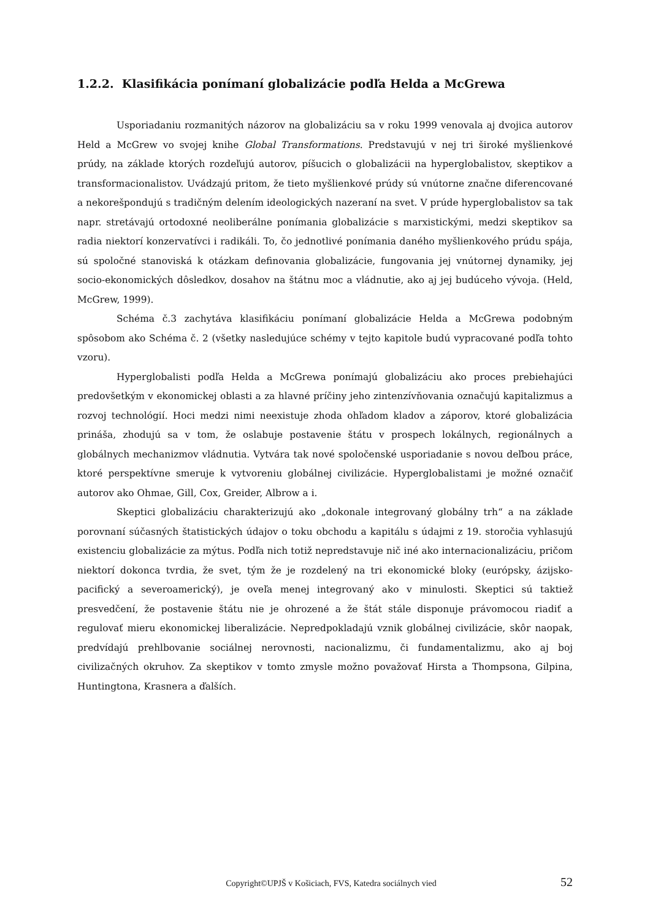1.2.2. Klasifikácia ponímaní globalizácie podľa Helda a McGrewa
Usporiadaniu rozmanitých názorov na globalizáciu sa v roku 1999 venovala aj dvojica autorov Held a McGrew vo svojej knihe Global Transformations. Predstavujú v nej tri široké myšlienkové prúdy, na základe ktorých rozdeľujú autorov, píšucich o globalizácii na hyperglobalistov, skeptikov a transformacionalistov. Uvádzajú pritom, že tieto myšlienkové prúdy sú vnútorne značne diferencované a nekorešpondujú s tradičným delením ideologických nazeraní na svet. V prúde hyperglobalistov sa tak napr. stretávajú ortodoxné neoliberálne ponímania globalizácie s marxistickými, medzi skeptikov sa radia niektorí konzervatívci i radikáli. To, čo jednotlivé ponímania daného myšlienkového prúdu spája, sú spoločné stanoviská k otázkam definovania globalizácie, fungovania jej vnútornej dynamiky, jej socio-ekonomických dôsledkov, dosahov na štátnu moc a vládnutie, ako aj jej budúceho vývoja. (Held, McGrew, 1999).
Schéma č.3 zachytáva klasifikáciu ponímaní globalizácie Helda a McGrewa podobným spôsobom ako Schéma č. 2 (všetky nasledujúce schémy v tejto kapitole budú vypracované podľa tohto vzoru).
Hyperglobalisti podľa Helda a McGrewa ponímajú globalizáciu ako proces prebiehajúci predovšetkým v ekonomickej oblasti a za hlavné príčiny jeho zintenzívňovania označujú kapitalizmus a rozvoj technológií. Hoci medzi nimi neexistuje zhoda ohľadom kladov a záporov, ktoré globalizácia prináša, zhodujú sa v tom, že oslabuje postavenie štátu v prospech lokálnych, regionálnych a globálnych mechanizmov vládnutia. Vytvára tak nové spoločenské usporiadanie s novou deľbou práce, ktoré perspektívne smeruje k vytvoreniu globálnej civilizácie. Hyperglobalistami je možné označiť autorov ako Ohmae, Gill, Cox, Greider, Albrow a i.
Skeptici globalizáciu charakterizujú ako „dokonale integrovaný globálny trh“ a na základe porovnaní súčasných štatistických údajov o toku obchodu a kapitálu s údajmi z 19. storočia vyhlasujú existenciu globalizácie za mýtus. Podľa nich totiž nepredstavuje nič iné ako internacionalizáciu, pričom niektorí dokonca tvrdia, že svet, tým že je rozdelený na tri ekonomické bloky (európsky, ázijsko-pacifický a severoamerický), je oveľa menej integrovaný ako v minulosti. Skeptici sú taktiež presvedčení, že postavenie štátu nie je ohrozené a že štát stále disponuje právomocou riadiť a regulovať mieru ekonomickej liberalizácie. Nepredpokladajú vznik globálnej civilizácie, skôr naopak, predvídajú prehlbovanie sociálnej nerovnosti, nacionalizmu, či fundamentalizmu, ako aj boj civilizačných okruhov. Za skeptikov v tomto zmysle možno považovať Hirsta a Thompsona, Gilpina, Huntingtona, Krasnera a ďalších.
Copyright©UPJŠ v Košiciach, FVS, Katedra sociálnych vied 52